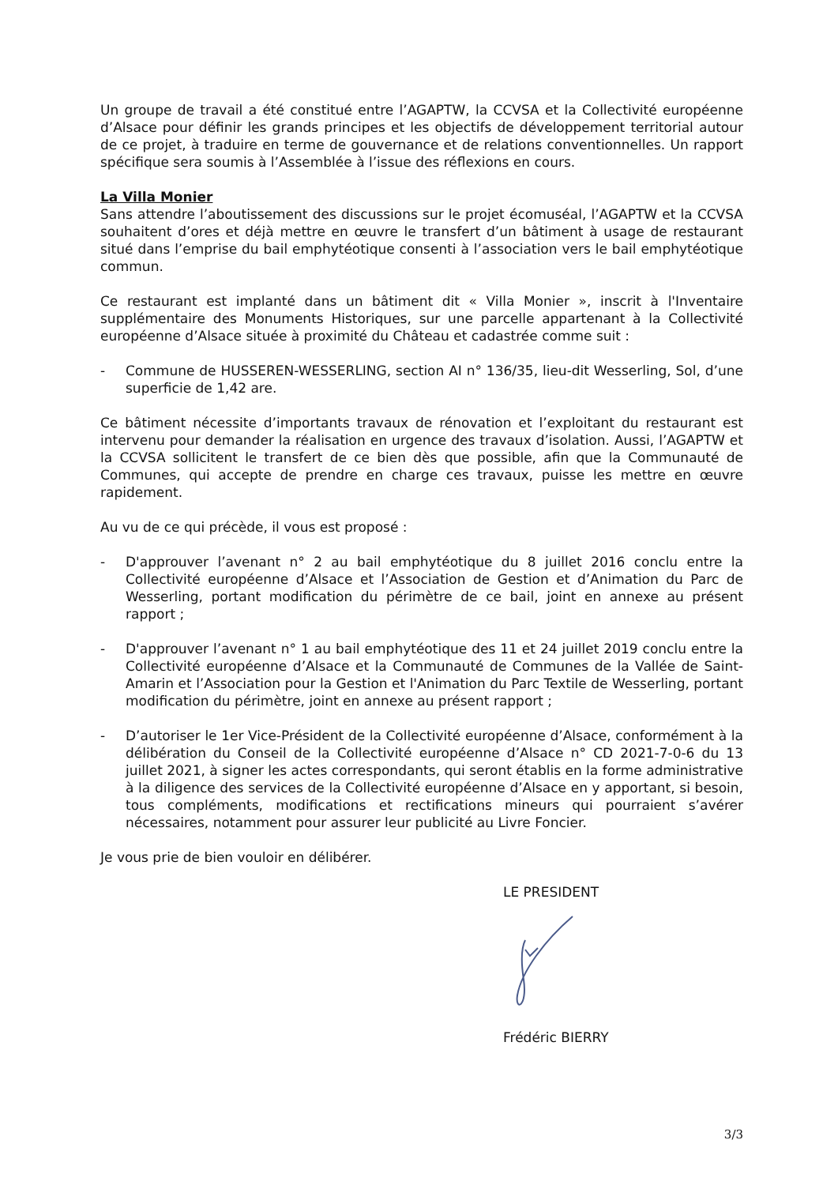Un groupe de travail a été constitué entre l’AGAPTW, la CCVSA et la Collectivité européenne d’Alsace pour définir les grands principes et les objectifs de développement territorial autour de ce projet, à traduire en terme de gouvernance et de relations conventionnelles. Un rapport spécifique sera soumis à l’Assemblée à l’issue des réflexions en cours.
La Villa Monier
Sans attendre l’aboutissement des discussions sur le projet écomuséal, l’AGAPTW et la CCVSA souhaitent d’ores et déjà mettre en œuvre le transfert d’un bâtiment à usage de restaurant situé dans l’emprise du bail emphytéotique consenti à l’association vers le bail emphytéotique commun.
Ce restaurant est implanté dans un bâtiment dit « Villa Monier », inscrit à l'Inventaire supplémentaire des Monuments Historiques, sur une parcelle appartenant à la Collectivité européenne d’Alsace située à proximité du Château et cadastrée comme suit :
- Commune de HUSSEREN-WESSERLING, section AI n° 136/35, lieu-dit Wesserling, Sol, d’une superficie de 1,42 are.
Ce bâtiment nécessite d’importants travaux de rénovation et l’exploitant du restaurant est intervenu pour demander la réalisation en urgence des travaux d’isolation. Aussi, l’AGAPTW et la CCVSA sollicitent le transfert de ce bien dès que possible, afin que la Communauté de Communes, qui accepte de prendre en charge ces travaux, puisse les mettre en œuvre rapidement.
Au vu de ce qui précède, il vous est proposé :
- D'approuver l’avenant n° 2 au bail emphytéotique du 8 juillet 2016 conclu entre la Collectivité européenne d’Alsace et l’Association de Gestion et d’Animation du Parc de Wesserling, portant modification du périmètre de ce bail, joint en annexe au présent rapport ;
- D'approuver l’avenant n° 1 au bail emphytéotique des 11 et 24 juillet 2019 conclu entre la Collectivité européenne d’Alsace et la Communauté de Communes de la Vallée de Saint-Amarin et l’Association pour la Gestion et l'Animation du Parc Textile de Wesserling, portant modification du périmètre, joint en annexe au présent rapport ;
- D’autoriser le 1er Vice-Président de la Collectivité européenne d’Alsace, conformément à la délibération du Conseil de la Collectivité européenne d’Alsace n° CD 2021-7-0-6 du 13 juillet 2021, à signer les actes correspondants, qui seront établis en la forme administrative à la diligence des services de la Collectivité européenne d’Alsace en y apportant, si besoin, tous compléments, modifications et rectifications mineurs qui pourraient s’avérer nécessaires, notamment pour assurer leur publicité au Livre Foncier.
Je vous prie de bien vouloir en délibérer.
LE PRESIDENT
Frédéric BIERRY
3/3